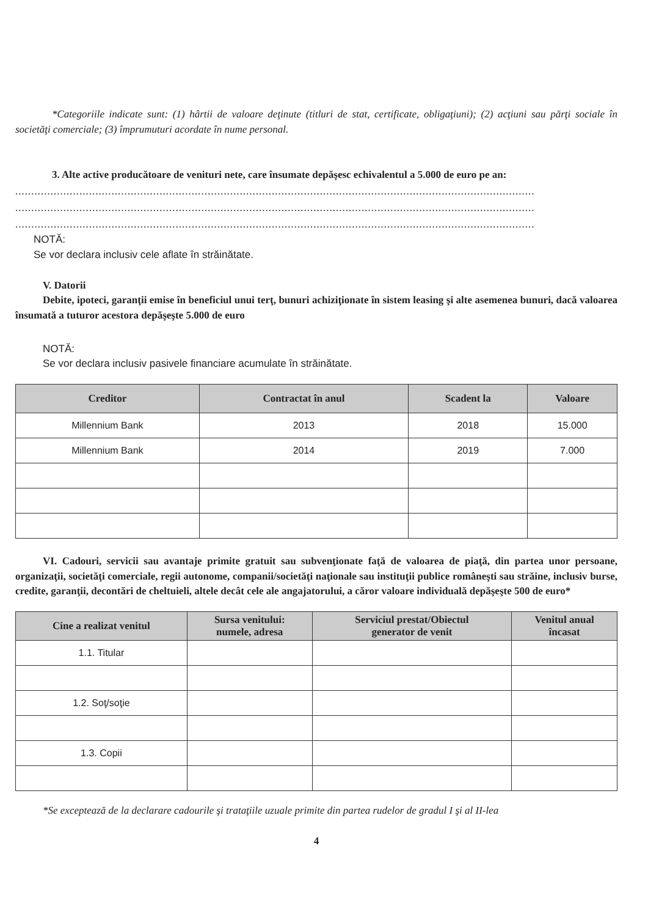*Categoriile indicate sunt: (1) hârtii de valoare deţinute (titluri de stat, certificate, obligaţiuni); (2) acţiuni sau părţi sociale în societăţi comerciale; (3) împrumuturi acordate în nume personal.
3. Alte active producătoare de venituri nete, care însumate depăşesc echivalentul a 5.000 de euro pe an:
..................................................................................................................................................................
..................................................................................................................................................................
..................................................................................................................................................................
NOTĂ:
Se vor declara inclusiv cele aflate în străinătate.
V. Datorii
Debite, ipoteci, garanţii emise în beneficiul unui terţ, bunuri achiziţionate în sistem leasing şi alte asemenea bunuri, dacă valoarea însumată a tuturor acestora depăşeşte 5.000 de euro
NOTĂ:
Se vor declara inclusiv pasivele financiare acumulate în străinătate.
| Creditor | Contractat în anul | Scadent la | Valoare |
| --- | --- | --- | --- |
| Millennium Bank | 2013 | 2018 | 15.000 |
| Millennium Bank | 2014 | 2019 | 7.000 |
VI. Cadouri, servicii sau avantaje primite gratuit sau subvenţionate faţă de valoarea de piaţă, din partea unor persoane, organizaţii, societăţi comerciale, regii autonome, companii/societăţi naţionale sau instituţii publice româneşti sau străine, inclusiv burse, credite, garanţii, decontări de cheltuieli, altele decât cele ale angajatorului, a căror valoare individuală depăşeşte 500 de euro*
| Cine a realizat venitul | Sursa venitului: numele, adresa | Serviciul prestat/Obiectul generator de venit | Venitul anual încasat |
| --- | --- | --- | --- |
| 1.1. Titular | | | |
| 1.2. Soţ/soţie | | | |
| 1.3. Copii | | | |
*Se exceptează de la declarare cadourile şi trataţiile uzuale primite din partea rudelor de gradul I şi al II-lea
4